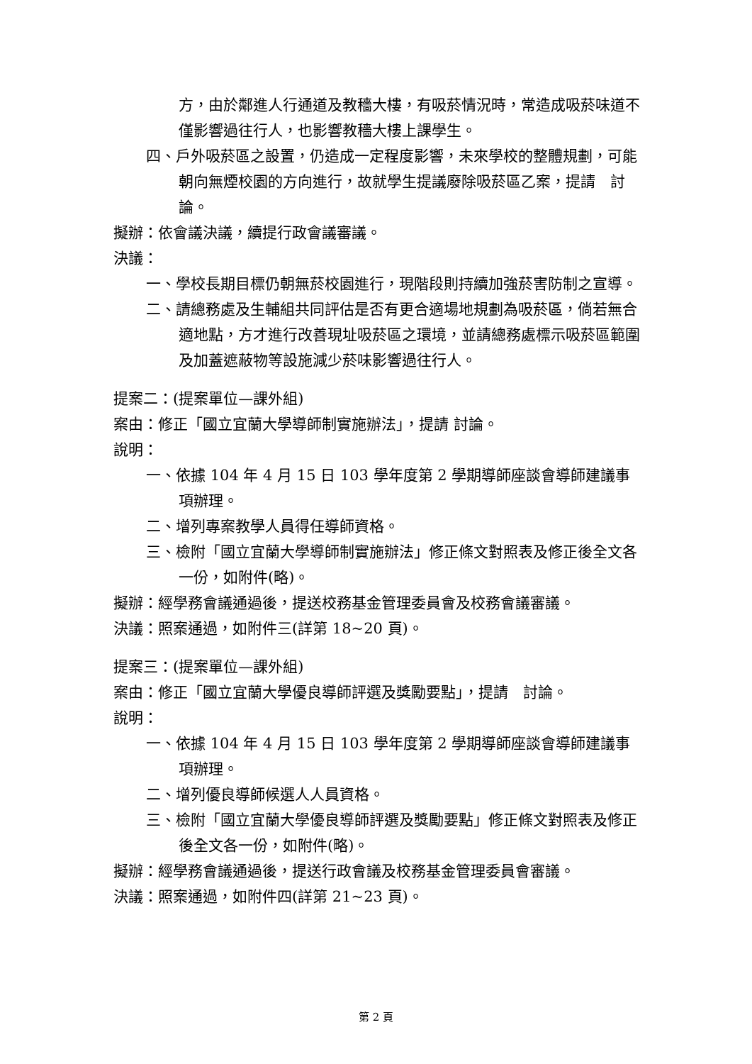方，由於鄰進人行通道及教穡大樓，有吸菸情況時，常造成吸菸味道不僅影響過往行人，也影響教穡大樓上課學生。
四、戶外吸菸區之設置，仍造成一定程度影響，未來學校的整體規劃，可能朝向無煙校園的方向進行，故就學生提議廢除吸菸區乙案，提請　討論。
擬辦：依會議決議，續提行政會議審議。
決議：
一、學校長期目標仍朝無菸校園進行，現階段則持續加強菸害防制之宣導。
二、請總務處及生輔組共同評估是否有更合適場地規劃為吸菸區，倘若無合適地點，方才進行改善現址吸菸區之環境，並請總務處標示吸菸區範圍及加蓋遮蔽物等設施減少菸味影響過往行人。
提案二：(提案單位—課外組)
案由：修正「國立宜蘭大學導師制實施辦法」，提請 討論。
說明：
一、依據 104 年 4 月 15 日 103 學年度第 2 學期導師座談會導師建議事項辦理。
二、增列專案教學人員得任導師資格。
三、檢附「國立宜蘭大學導師制實施辦法」修正條文對照表及修正後全文各一份，如附件(略)。
擬辦：經學務會議通過後，提送校務基金管理委員會及校務會議審議。
決議：照案通過，如附件三(詳第 18~20 頁)。
提案三：(提案單位—課外組)
案由：修正「國立宜蘭大學優良導師評選及獎勵要點」，提請　討論。
說明：
一、依據 104 年 4 月 15 日 103 學年度第 2 學期導師座談會導師建議事項辦理。
二、增列優良導師候選人人員資格。
三、檢附「國立宜蘭大學優良導師評選及獎勵要點」修正條文對照表及修正後全文各一份，如附件(略)。
擬辦：經學務會議通過後，提送行政會議及校務基金管理委員會審議。
決議：照案通過，如附件四(詳第 21~23 頁)。
第 2 頁